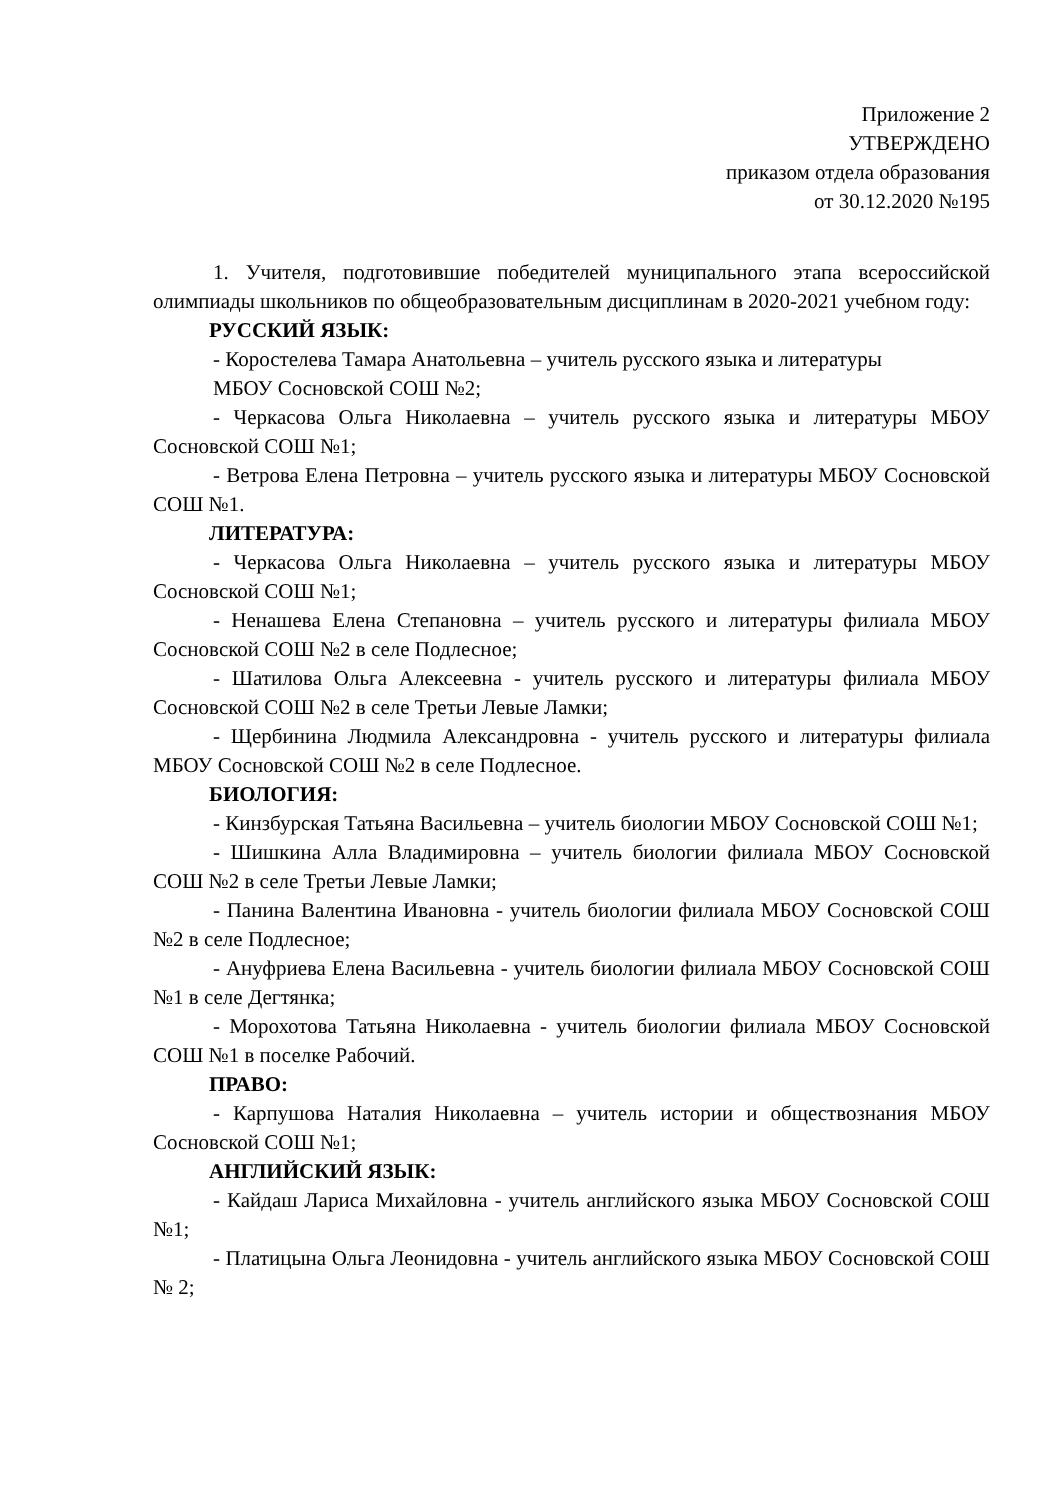Приложение 2
УТВЕРЖДЕНО
приказом отдела образования
от 30.12.2020 №195
1. Учителя, подготовившие победителей муниципального этапа всероссийской олимпиады школьников по общеобразовательным дисциплинам в 2020-2021 учебном году:
РУССКИЙ ЯЗЫК:
- Коростелева Тамара Анатольевна – учитель русского языка и литературы
МБОУ Сосновской СОШ №2;
- Черкасова Ольга Николаевна – учитель русского языка и литературы МБОУ Сосновской СОШ №1;
- Ветрова Елена Петровна – учитель русского языка и литературы МБОУ Сосновской СОШ №1.
ЛИТЕРАТУРА:
- Черкасова Ольга Николаевна – учитель русского языка и литературы МБОУ Сосновской СОШ №1;
- Ненашева Елена Степановна – учитель русского и литературы филиала МБОУ Сосновской СОШ №2 в селе Подлесное;
- Шатилова Ольга Алексеевна - учитель русского и литературы филиала МБОУ Сосновской СОШ №2 в селе Третьи Левые Ламки;
- Щербинина Людмила Александровна - учитель русского и литературы филиала МБОУ Сосновской СОШ №2 в селе Подлесное.
БИОЛОГИЯ:
- Кинзбурская Татьяна Васильевна – учитель биологии МБОУ Сосновской СОШ №1;
- Шишкина Алла Владимировна – учитель биологии филиала МБОУ Сосновской СОШ №2 в селе Третьи Левые Ламки;
- Панина Валентина Ивановна - учитель биологии филиала МБОУ Сосновской СОШ №2 в селе Подлесное;
- Ануфриева Елена Васильевна - учитель биологии филиала МБОУ Сосновской СОШ №1 в селе Дегтянка;
- Морохотова Татьяна Николаевна - учитель биологии филиала МБОУ Сосновской СОШ №1 в поселке Рабочий.
ПРАВО:
- Карпушова Наталия Николаевна – учитель истории и обществознания МБОУ Сосновской СОШ №1;
АНГЛИЙСКИЙ ЯЗЫК:
- Кайдаш Лариса Михайловна - учитель английского языка МБОУ Сосновской СОШ №1;
- Платицына Ольга Леонидовна - учитель английского языка МБОУ Сосновской СОШ № 2;